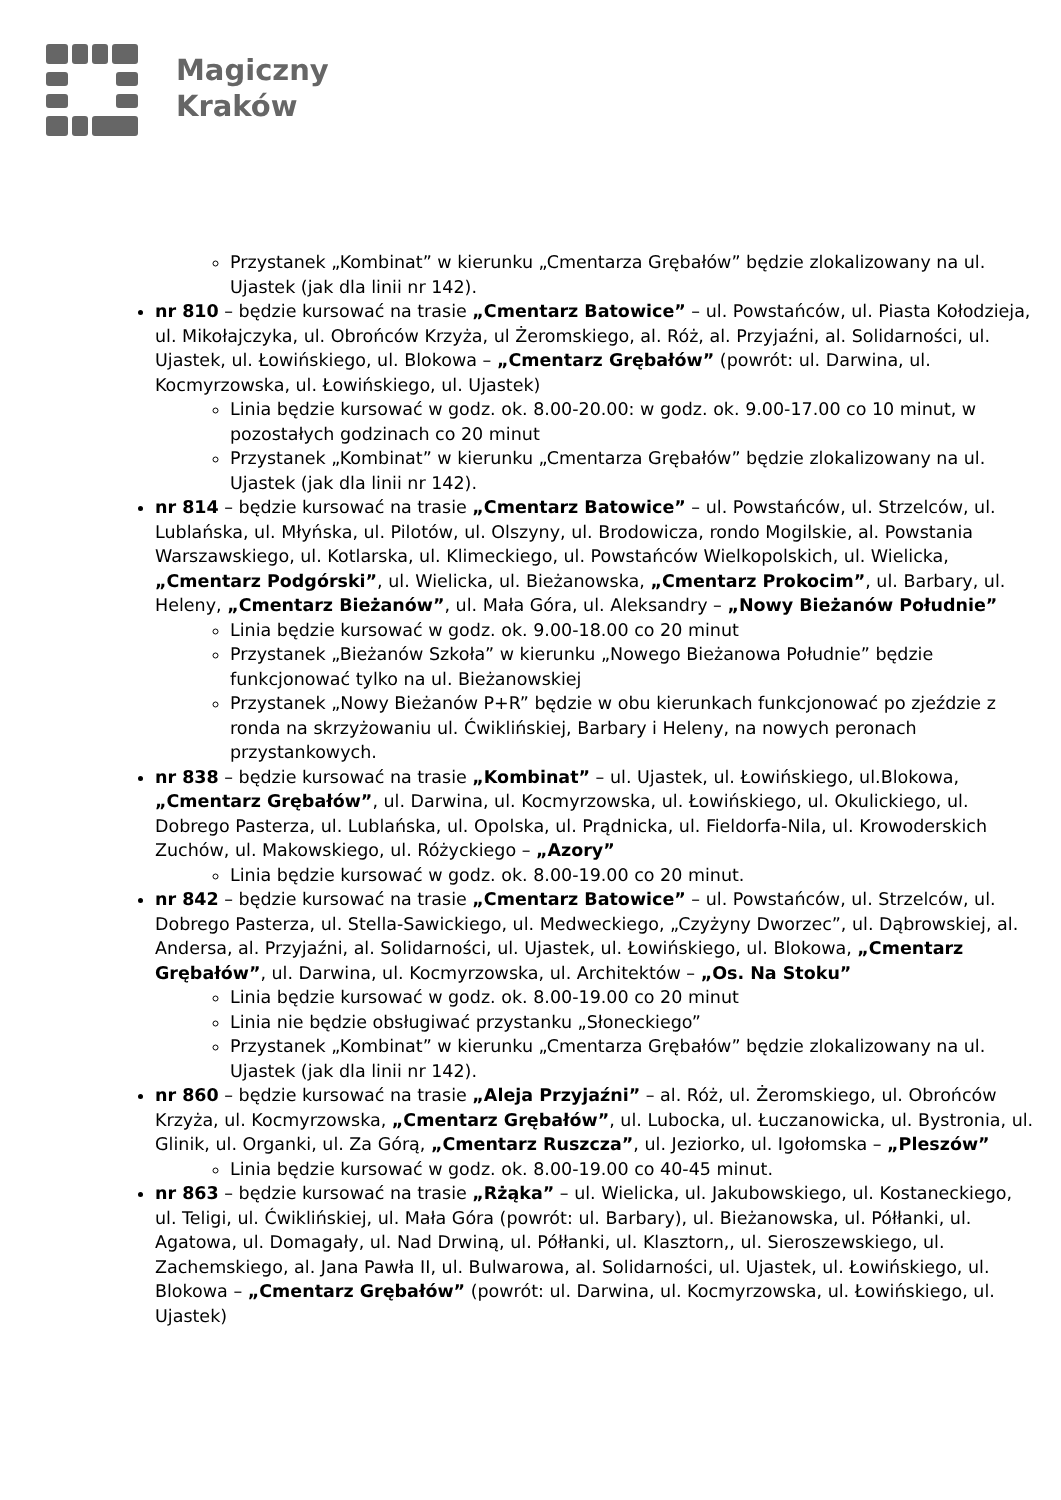Magiczny
Kraków
Przystanek „Kombinat” w kierunku „Cmentarza Grębałów” będzie zlokalizowany na ul. Ujastek (jak dla linii nr 142).
nr 810 – będzie kursować na trasie „Cmentarz Batowice” – ul. Powstańców, ul. Piasta Kołodzieja, ul. Mikołajczyka, ul. Obrońców Krzyża, ul Żeromskiego, al. Róż, al. Przyjaźni, al. Solidarności, ul. Ujastek, ul. Łowińskiego, ul. Blokowa – „Cmentarz Grębałów” (powrót: ul. Darwina, ul. Kocmyrzowska, ul. Łowińskiego, ul. Ujastek)
Linia będzie kursować w godz. ok. 8.00-20.00: w godz. ok. 9.00-17.00 co 10 minut, w pozostałych godzinach co 20 minut
Przystanek „Kombinat” w kierunku „Cmentarza Grębałów” będzie zlokalizowany na ul. Ujastek (jak dla linii nr 142).
nr 814 – będzie kursować na trasie „Cmentarz Batowice” – ul. Powstańców, ul. Strzelców, ul. Lublańska, ul. Młyńska, ul. Pilotów, ul. Olszyny, ul. Brodowicza, rondo Mogilskie, al. Powstania Warszawskiego, ul. Kotlarska, ul. Klimeckiego, ul. Powstańców Wielkopolskich, ul. Wielicka, „Cmentarz Podgórski”, ul. Wielicka, ul. Bieżanowska, „Cmentarz Prokocim”, ul. Barbary, ul. Heleny, „Cmentarz Bieżanów”, ul. Mała Góra, ul. Aleksandry – „Nowy Bieżanów Południe”
Linia będzie kursować w godz. ok. 9.00-18.00 co 20 minut
Przystanek „Bieżanów Szkoła” w kierunku „Nowego Bieżanowa Południe” będzie funkcjonować tylko na ul. Bieżanowskiej
Przystanek „Nowy Bieżanów P+R” będzie w obu kierunkach funkcjonować po zjeździe z ronda na skrzyżowaniu ul. Ćwiklińskiej, Barbary i Heleny, na nowych peronach przystankowych.
nr 838 – będzie kursować na trasie „Kombinat” – ul. Ujastek, ul. Łowińskiego, ul.Blokowa, „Cmentarz Grębałów”, ul. Darwina, ul. Kocmyrzowska, ul. Łowińskiego, ul. Okulickiego, ul. Dobrego Pasterza, ul. Lublańska, ul. Opolska, ul. Prądnicka, ul. Fieldorfa-Nila, ul. Krowoderskich Zuchów, ul. Makowskiego, ul. Różyckiego – „Azory”
Linia będzie kursować w godz. ok. 8.00-19.00 co 20 minut.
nr 842 – będzie kursować na trasie „Cmentarz Batowice” – ul. Powstańców, ul. Strzelców, ul. Dobrego Pasterza, ul. Stella-Sawickiego, ul. Medweckiego, „Czyżyny Dworzec”, ul. Dąbrowskiej, al. Andersa, al. Przyjaźni, al. Solidarności, ul. Ujastek, ul. Łowińskiego, ul. Blokowa, „Cmentarz Grębałów”, ul. Darwina, ul. Kocmyrzowska, ul. Architektów – „Os. Na Stoku”
Linia będzie kursować w godz. ok. 8.00-19.00 co 20 minut
Linia nie będzie obsługiwać przystanku „Słoneckiego”
Przystanek „Kombinat” w kierunku „Cmentarza Grębałów” będzie zlokalizowany na ul. Ujastek (jak dla linii nr 142).
nr 860 – będzie kursować na trasie „Aleja Przyjaźni” – al. Róż, ul. Żeromskiego, ul. Obrońców Krzyża, ul. Kocmyrzowska, „Cmentarz Grębałów”, ul. Lubocka, ul. Łuczanowicka, ul. Bystronia, ul. Glinik, ul. Organki, ul. Za Górą, „Cmentarz Ruszcza”, ul. Jeziorko, ul. Igołomska – „Pleszów”
Linia będzie kursować w godz. ok. 8.00-19.00 co 40-45 minut.
nr 863 – będzie kursować na trasie „Rżąka” – ul. Wielicka, ul. Jakubowskiego, ul. Kostaneckiego, ul. Teligi, ul. Ćwiklińskiej, ul. Mała Góra (powrót: ul. Barbary), ul. Bieżanowska, ul. Półłanki, ul. Agatowa, ul. Domagały, ul. Nad Drwiną, ul. Półłanki, ul. Klasztorn,, ul. Sieroszewskiego, ul. Zachemskiego, al. Jana Pawła II, ul. Bulwarowa, al. Solidarności, ul. Ujastek, ul. Łowińskiego, ul. Blokowa – „Cmentarz Grębałów” (powrót: ul. Darwina, ul. Kocmyrzowska, ul. Łowińskiego, ul. Ujastek)